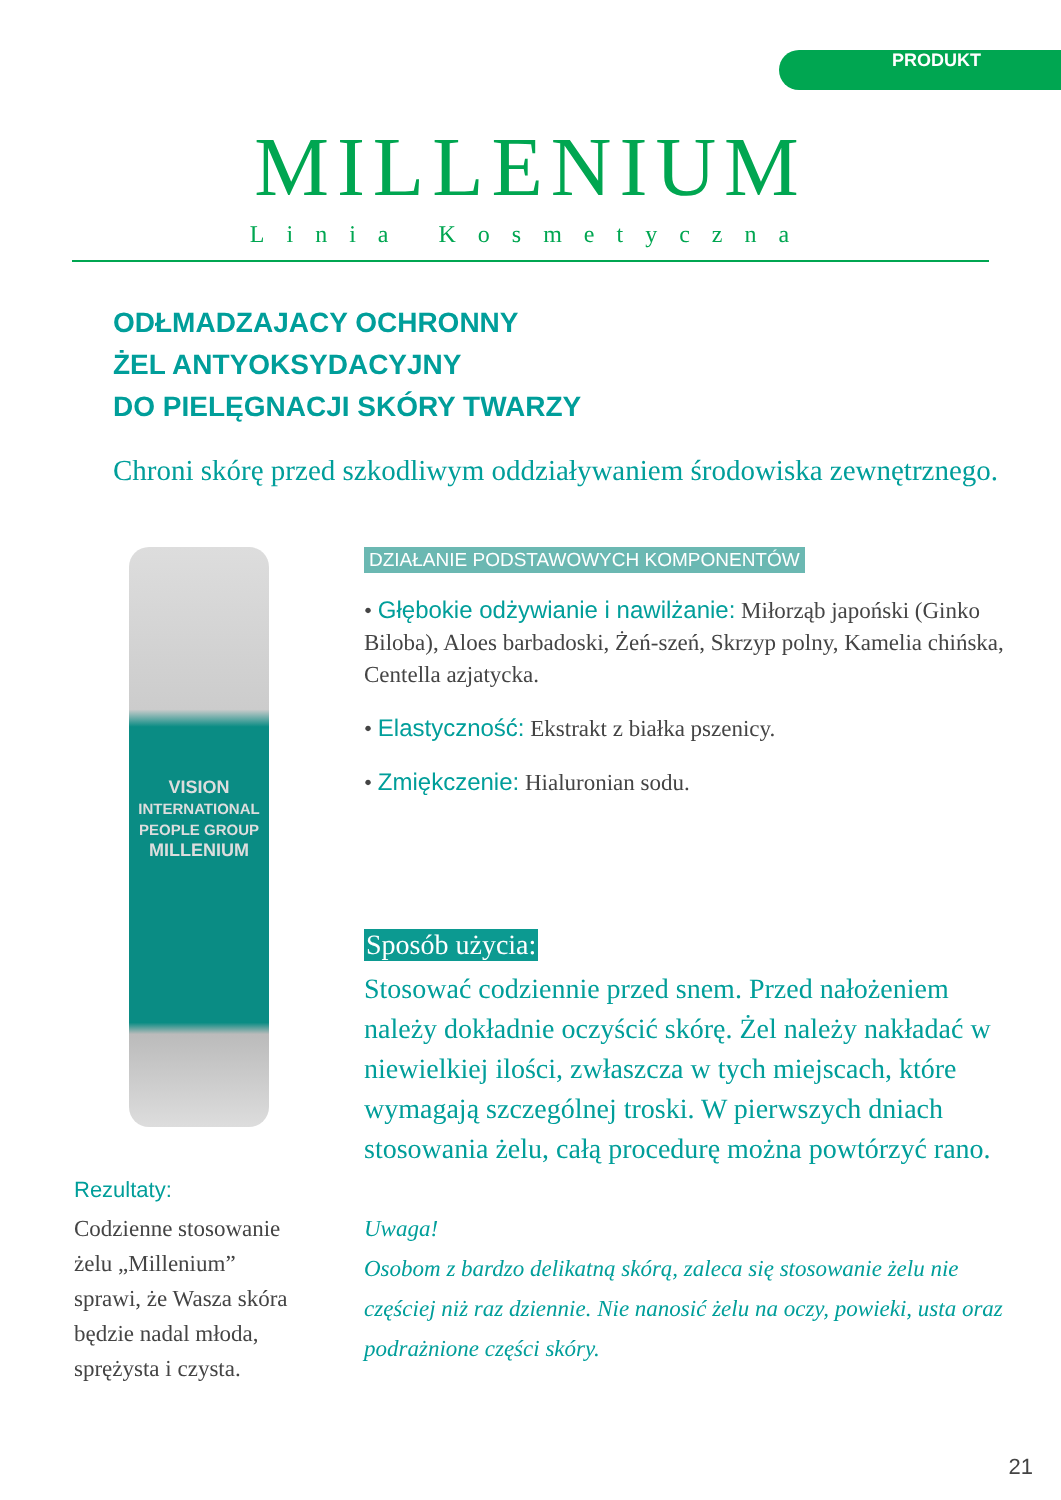PRODUKT
MILLENIUM
Linia Kosmetyczna
ODŁMADZAJACY OCHRONNY
ŻEL ANTYOKSYDACYJNY
DO PIELĘGNACJI SKÓRY TWARZY
Chroni skórę przed szkodliwym oddziaływaniem środowiska zewnętrznego.
VISION
INTERNATIONAL PEOPLE GROUP
MILLENIUM
Rezultaty:
Codzienne stosowanie żelu „Millenium” sprawi, że Wasza skóra będzie nadal młoda, sprężysta i czysta.
DZIAŁANIE PODSTAWOWYCH KOMPONENTÓW
• Głębokie odżywianie i nawilżanie: Miłorząb japoński (Ginko Biloba), Aloes barbadoski, Żeń-szeń, Skrzyp polny, Kamelia chińska, Centella azjatycka.
• Elastyczność: Ekstrakt z białka pszenicy.
• Zmiękczenie: Hialuronian sodu.
Sposób użycia:
Stosować codziennie przed snem. Przed nałożeniem należy dokładnie oczyścić skórę. Żel należy nakładać w niewielkiej ilości, zwłaszcza w tych miejscach, które wymagają szczególnej troski. W pierwszych dniach stosowania żelu, całą procedurę można powtórzyć rano.
Uwaga!
Osobom z bardzo delikatną skórą, zaleca się stosowanie żelu nie częściej niż raz dziennie. Nie nanosić żelu na oczy, powieki, usta oraz podrażnione części skóry.
21